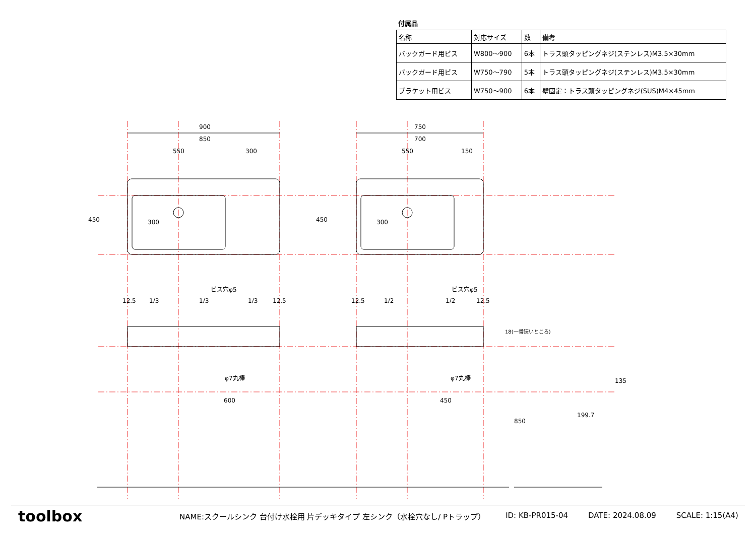付属品
| 名称 | 対応サイズ | 数 | 備考 |
| --- | --- | --- | --- |
| バックガード用ビス | W800～900 | 6本 | トラス頭タッピングネジ(ステンレス)M3.5×30mm |
| バックガード用ビス | W750～790 | 5本 | トラス頭タッピングネジ(ステンレス)M3.5×30mm |
| ブラケット用ビス | W750～900 | 6本 | 壁固定：トラス頭タッピングネジ(SUS)M4×45mm |
900
850
550
300
750
700
550
150
300
300
450
450
ビス穴φ5
ビス穴φ5
12.5
1/3
1/3
1/3
12.5
12.5
1/2
1/2
12.5
φ7丸棒
φ7丸棒
600
450
18(一番狭いところ)
199.7
850
135
toolbox
NAME:スクールシンク 台付け水栓用 片デッキタイプ 左シンク（水栓穴なし/ Pトラップ） ID: KB-PR015-04 DATE: 2024.08.09 SCALE: 1:15(A4)